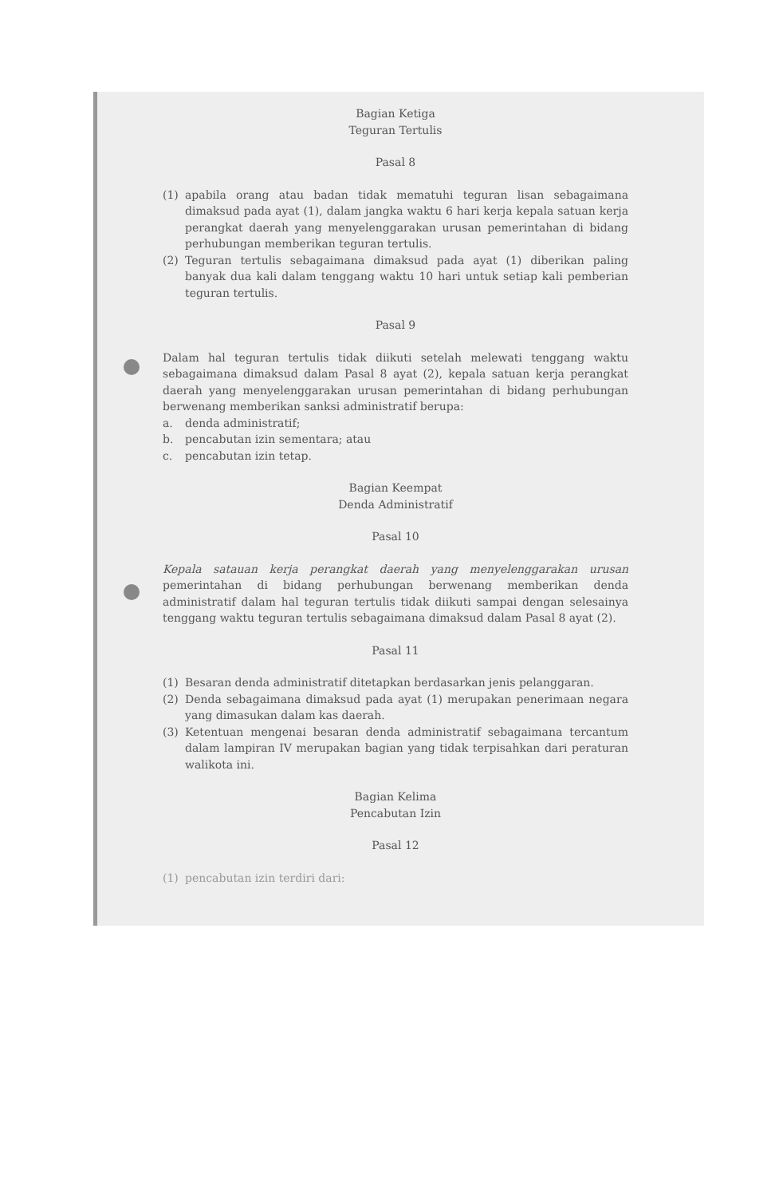Bagian Ketiga
Teguran Tertulis
Pasal 8
(1) apabila orang atau badan tidak mematuhi teguran lisan sebagaimana dimaksud pada ayat (1), dalam jangka waktu 6 hari kerja kepala satuan kerja perangkat daerah yang menyelenggarakan urusan pemerintahan di bidang perhubungan memberikan teguran tertulis.
(2) Teguran tertulis sebagaimana dimaksud pada ayat (1) diberikan paling banyak dua kali dalam tenggang waktu 10 hari untuk setiap kali pemberian teguran tertulis.
Pasal 9
Dalam hal teguran tertulis tidak diikuti setelah melewati tenggang waktu sebagaimana dimaksud dalam Pasal 8 ayat (2), kepala satuan kerja perangkat daerah yang menyelenggarakan urusan pemerintahan di bidang perhubungan berwenang memberikan sanksi administratif berupa:
a. denda administratif;
b. pencabutan izin sementara; atau
c. pencabutan izin tetap.
Bagian Keempat
Denda Administratif
Pasal 10
Kepala satauan kerja perangkat daerah yang menyelenggarakan urusan pemerintahan di bidang perhubungan berwenang memberikan denda administratif dalam hal teguran tertulis tidak diikuti sampai dengan selesainya tenggang waktu teguran tertulis sebagaimana dimaksud dalam Pasal 8 ayat (2).
Pasal 11
(1) Besaran denda administratif ditetapkan berdasarkan jenis pelanggaran.
(2) Denda sebagaimana dimaksud pada ayat (1) merupakan penerimaan negara yang dimasukan dalam kas daerah.
(3) Ketentuan mengenai besaran denda administratif sebagaimana tercantum dalam lampiran IV merupakan bagian yang tidak terpisahkan dari peraturan walikota ini.
Bagian Kelima
Pencabutan Izin
Pasal 12
(1) pencabutan izin terdiri dari: